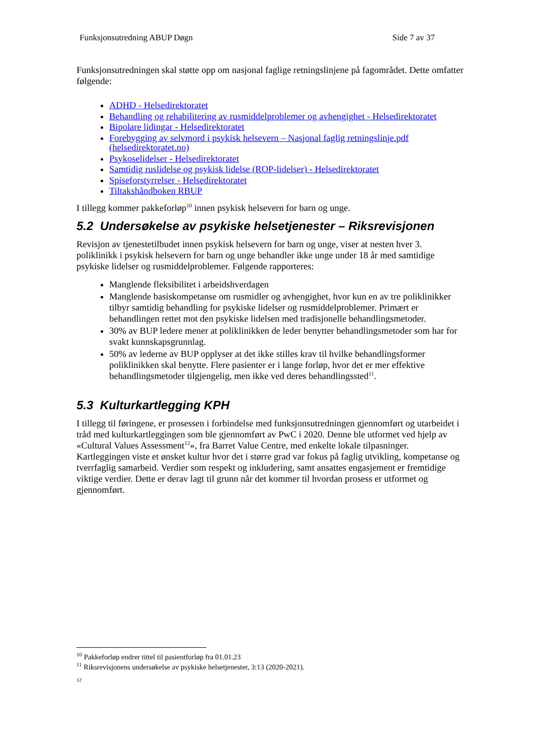Funksjonsutredning ABUP Døgn Side 7 av 37
Funksjonsutredningen skal støtte opp om nasjonal faglige retningslinjene på fagområdet. Dette omfatter følgende:
ADHD - Helsedirektoratet
Behandling og rehabilitering av rusmiddelproblemer og avhengighet - Helsedirektoratet
Bipolare lidingar - Helsedirektoratet
Forebygging av selvmord i psykisk helsevern – Nasjonal faglig retningslinje.pdf (helsedirektoratet.no)
Psykoselidelser - Helsedirektoratet
Samtidig ruslidelse og psykisk lidelse (ROP-lidelser) - Helsedirektoratet
Spiseforstyrrelser - Helsedirektoratet
Tiltakshåndboken RBUP
I tillegg kommer pakkeforløp<sup>10</sup> innen psykisk helsevern for barn og unge.
5.2 Undersøkelse av psykiske helsetjenester – Riksrevisjonen
Revisjon av tjenestetilbudet innen psykisk helsevern for barn og unge, viser at nesten hver 3. poliklinikk i psykisk helsevern for barn og unge behandler ikke unge under 18 år med samtidige psykiske lidelser og rusmiddelproblemer. Følgende rapporteres:
Manglende fleksibilitet i arbeidshverdagen
Manglende basiskompetanse om rusmidler og avhengighet, hvor kun en av tre poliklinikker tilbyr samtidig behandling for psykiske lidelser og rusmiddelproblemer. Primært er behandlingen rettet mot den psykiske lidelsen med tradisjonelle behandlingsmetoder.
30% av BUP ledere mener at poliklinikken de leder benytter behandlingsmetoder som har for svakt kunnskapsgrunnlag.
50% av lederne av BUP opplyser at det ikke stilles krav til hvilke behandlingsformer poliklinikken skal benytte. Flere pasienter er i lange forløp, hvor det er mer effektive behandlingsmetoder tilgjengelig, men ikke ved deres behandlingssted<sup>11</sup>.
5.3 Kulturkartlegging KPH
I tillegg til føringene, er prosessen i forbindelse med funksjonsutredningen gjennomført og utarbeidet i tråd med kulturkartleggingen som ble gjennomført av PwC i 2020. Denne ble utformet ved hjelp av «Cultural Values Assessment<sup>12</sup>», fra Barret Value Centre, med enkelte lokale tilpasninger. Kartleggingen viste et ønsket kultur hvor det i større grad var fokus på faglig utvikling, kompetanse og tverrfaglig samarbeid. Verdier som respekt og inkludering, samt ansattes engasjement er fremtidige viktige verdier. Dette er derav lagt til grunn når det kommer til hvordan prosess er utformet og gjennomført.
<sup>10</sup> Pakkeforløp endrer tittel til pasientforløp fra 01.01.23
<sup>11</sup> Riksrevisjonens undersøkelse av psykiske helsetjenester, 3:13 (2020-2021).
12